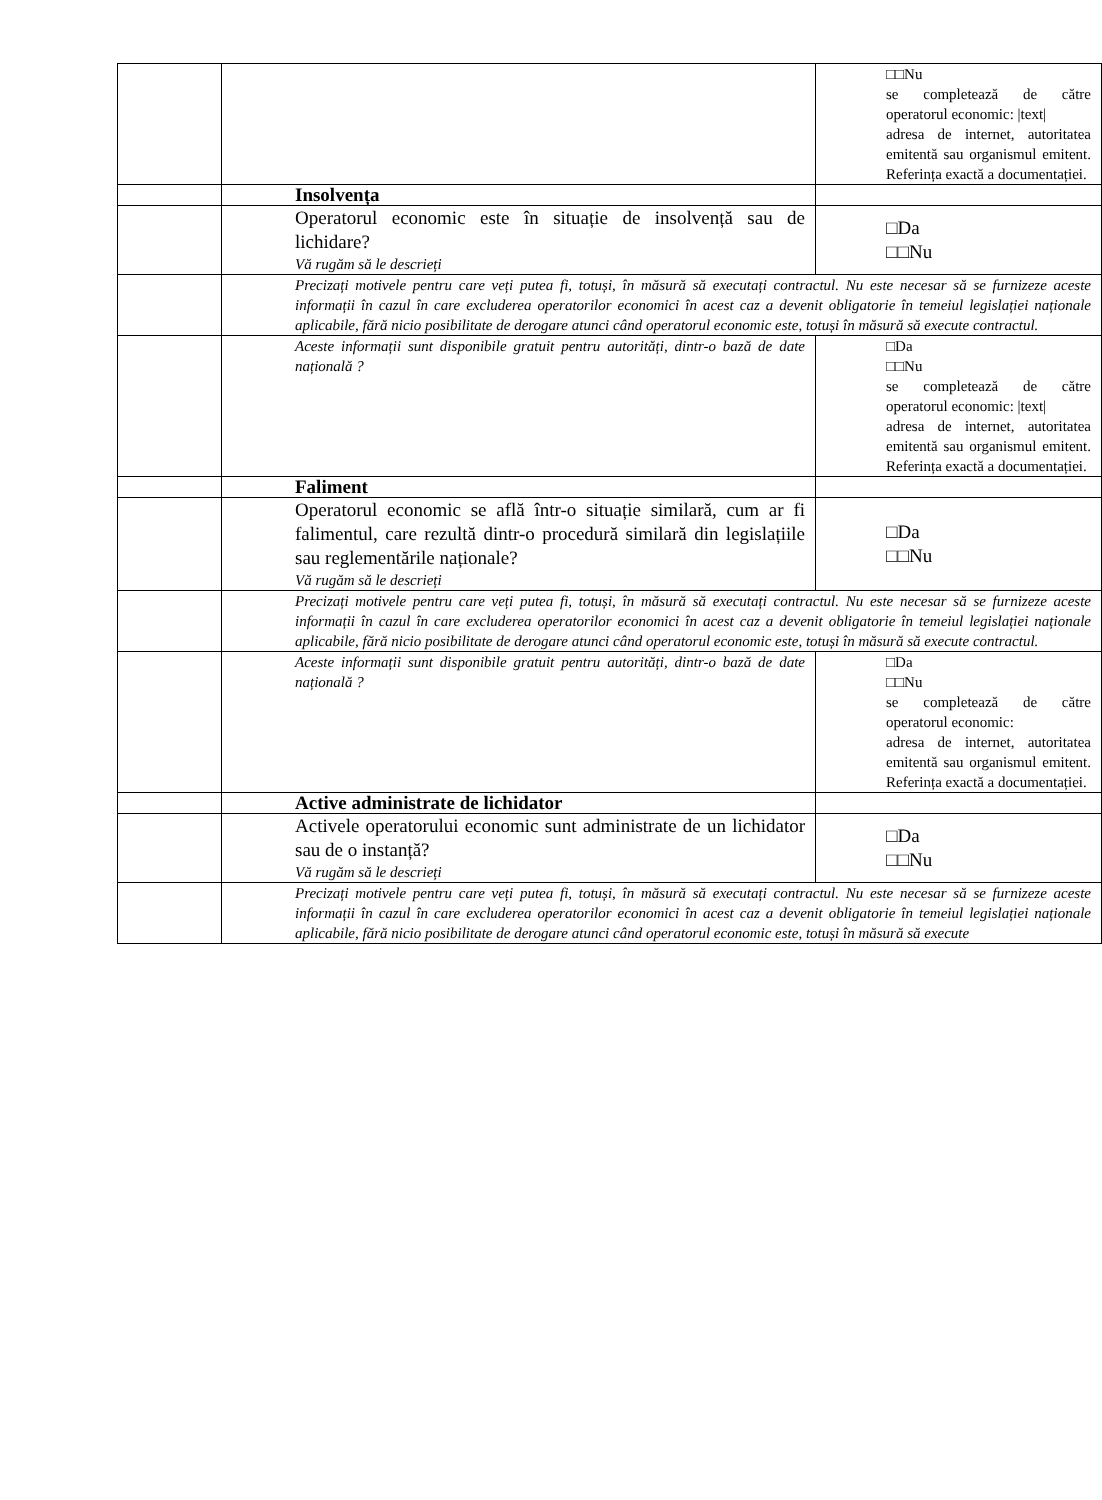| | | □□Nu se completează de către operatorul economic: /text/ adresa de internet, autoritatea emitentă sau organismul emitent. Referința exactă a documentației. |
| | Insolvența | |
| | Operatorul economic este în situație de insolvență sau de lichidare? Vă rugăm să le descrieți | □Da □□Nu |
| | Precizați motivele pentru care veți putea fi, totuși, în măsură să executați contractul. Nu este necesar să se furnizeze aceste informații în cazul în care excluderea operatorilor economici în acest caz a devenit obligatorie în temeiul legislației naționale aplicabile, fără nicio posibilitate de derogare atunci când operatorul economic este, totuși în măsură să execute contractul. | |
| | Aceste informații sunt disponibile gratuit pentru autorități, dintr-o bază de date națională ? | □Da □□Nu se completează de către operatorul economic: /text/ adresa de internet, autoritatea emitentă sau organismul emitent. Referința exactă a documentației. |
| | Faliment | |
| | Operatorul economic se află într-o situație similară, cum ar fi falimentul, care rezultă dintr-o procedură similară din legislațiile sau reglementările naționale? Vă rugăm să le descrieți | □Da □□Nu |
| | Precizați motivele pentru care veți putea fi, totuși, în măsură să executați contractul. Nu este necesar să se furnizeze aceste informații în cazul în care excluderea operatorilor economici în acest caz a devenit obligatorie în temeiul legislației naționale aplicabile, fără nicio posibilitate de derogare atunci când operatorul economic este, totuși în măsură să execute contractul. | |
| | Aceste informații sunt disponibile gratuit pentru autorități, dintr-o bază de date națională ? | □Da □□Nu se completează de către operatorul economic: adresa de internet, autoritatea emitentă sau organismul emitent. Referința exactă a documentației. |
| | Active administrate de lichidator | |
| | Activele operatorului economic sunt administrate de un lichidator sau de o instanță? Vă rugăm să le descrieți | □Da □□Nu |
| | Precizați motivele pentru care veți putea fi, totuși, în măsură să executați contractul. Nu este necesar să se furnizeze aceste informații în cazul în care excluderea operatorilor economici în acest caz a devenit obligatorie în temeiul legislației naționale aplicabile, fără nicio posibilitate de derogare atunci când operatorul economic este, totuși în măsură să execute | |